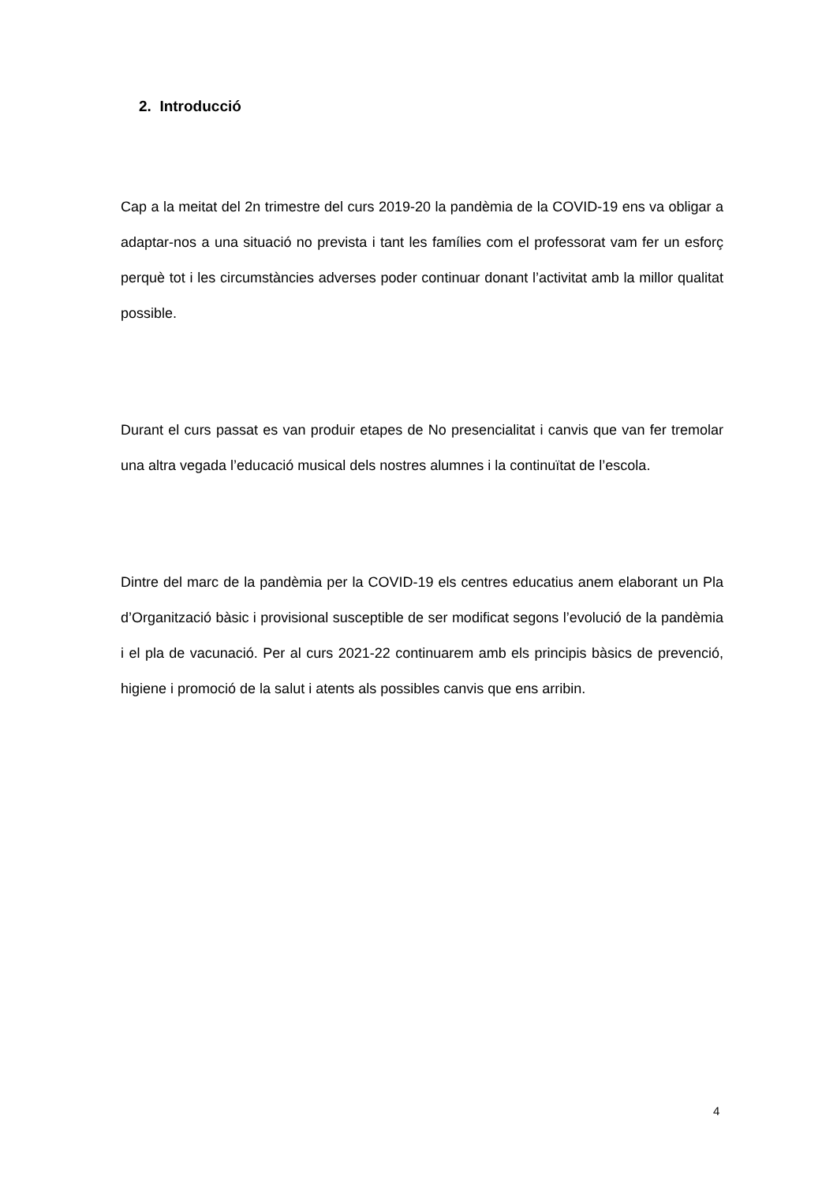2. Introducció
Cap a la meitat del 2n trimestre del curs 2019-20 la pandèmia de la COVID-19 ens va obligar a adaptar-nos a una situació no prevista i tant les famílies com el professorat vam fer un esforç perquè tot i les circumstàncies adverses poder continuar donant l’activitat amb la millor qualitat possible.
Durant el curs passat es van produir etapes de No presencialitat i canvis que van fer tremolar una altra vegada l’educació musical dels nostres alumnes i la continuïtat de l’escola.
Dintre del marc de la pandèmia per la COVID-19 els centres educatius anem elaborant un Pla d’Organització bàsic i provisional susceptible de ser modificat segons l’evolució de la pandèmia i el pla de vacunació. Per al curs 2021-22 continuarem amb els principis bàsics de prevenció, higiene i promoció de la salut i atents als possibles canvis que ens arribin.
4